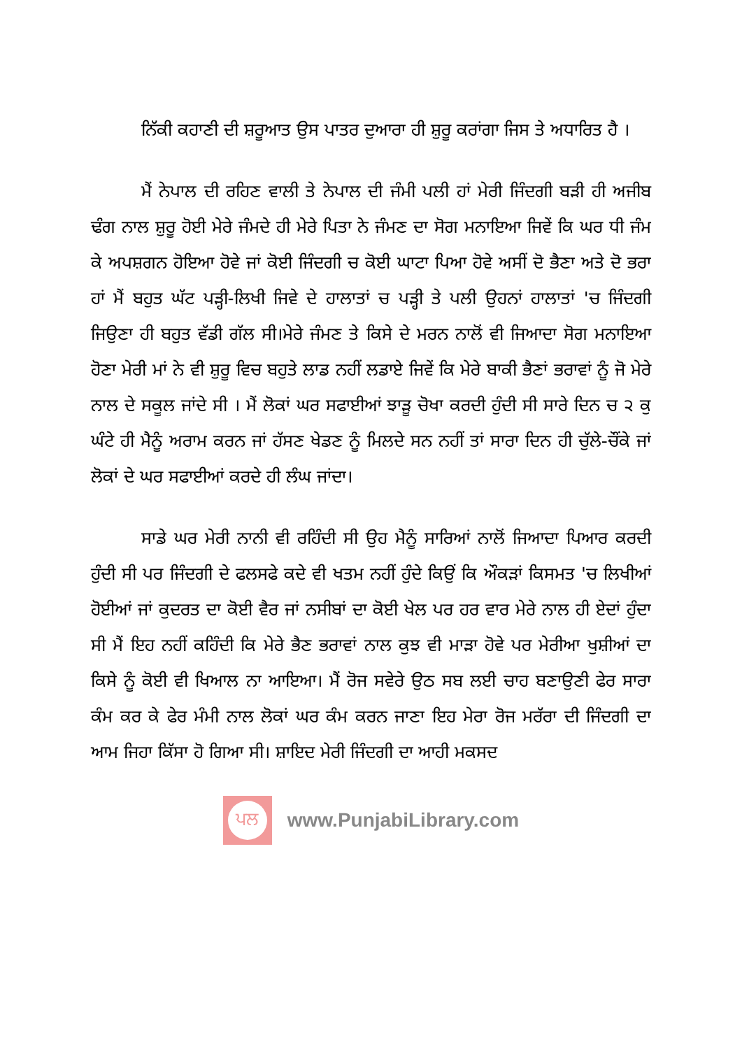ਨਿੱਕੀ ਕਹਾਣੀ ਦੀ ਸ਼ਰੂਆਤ ਉਸ ਪਾਤਰ ਦੁਆਰਾ ਹੀ ਸ਼ੁਰੂ ਕਰਾਂਗਾ ਜਿਸ ਤੇ ਅਧਾਰਿਤ ਹੈ ।
ਮੈਂ ਨੇਪਾਲ ਦੀ ਰਹਿਣ ਵਾਲੀ ਤੇ ਨੇਪਾਲ ਦੀ ਜੰਮੀ ਪਲੀ ਹਾਂ ਮੇਰੀ ਜਿੰਦਗੀ ਬੜੀ ਹੀ ਅਜੀਬ ਢੰਗ ਨਾਲ ਸ਼ੁਰੂ ਹੋਈ ਮੇਰੇ ਜੰਮਦੇ ਹੀ ਮੇਰੇ ਪਿਤਾ ਨੇ ਜੰਮਣ ਦਾ ਸੋਗ ਮਨਾਇਆ ਜਿਵੇਂ ਕਿ ਘਰ ਧੀ ਜੰਮ ਕੇ ਅਪਸ਼ਗਨ ਹੋਇਆ ਹੋਵੇ ਜਾਂ ਕੋਈ ਜਿੰਦਗੀ ਚ ਕੋਈ ਘਾਟਾ ਪਿਆ ਹੋਵੇ ਅਸੀਂ ਦੋ ਭੈਣਾ ਅਤੇ ਦੋ ਭਰਾ ਹਾਂ ਮੈਂ ਬਹੁਤ ਘੱਟ ਪੜ੍ਹੀ-ਲਿਖੀ ਜਿਵੇ ਦੇ ਹਾਲਾਤਾਂ ਚ ਪੜ੍ਹੀ ਤੇ ਪਲੀ ਉਹਨਾਂ ਹਾਲਾਤਾਂ 'ਚ ਜਿੰਦਗੀ ਜਿਉਣਾ ਹੀ ਬਹੁਤ ਵੱਡੀ ਗੱਲ ਸੀ।ਮੇਰੇ ਜੰਮਣ ਤੇ ਕਿਸੇ ਦੇ ਮਰਨ ਨਾਲੋਂ ਵੀ ਜਿਆਦਾ ਸੋਗ ਮਨਾਇਆ ਹੋਣਾ ਮੇਰੀ ਮਾਂ ਨੇ ਵੀ ਸ਼ੁਰੂ ਵਿਚ ਬਹੁਤੇ ਲਾਡ ਨਹੀਂ ਲਡਾਏ ਜਿਵੇਂ ਕਿ ਮੇਰੇ ਬਾਕੀ ਭੈਣਾਂ ਭਰਾਵਾਂ ਨੂੰ ਜੋ ਮੇਰੇ ਨਾਲ ਦੇ ਸਕੂਲ ਜਾਂਦੇ ਸੀ । ਮੈਂ ਲੋਕਾਂ ਘਰ ਸਫਾਈਆਂ ਝਾੜੂ ਚੋਖਾ ਕਰਦੀ ਹੁੰਦੀ ਸੀ ਸਾਰੇ ਦਿਨ ਚ ੨ ਕੁ ਘੰਟੇ ਹੀ ਮੈਨੂੰ ਅਰਾਮ ਕਰਨ ਜਾਂ ਹੱਸਣ ਖੇਡਣ ਨੂੰ ਮਿਲਦੇ ਸਨ ਨਹੀਂ ਤਾਂ ਸਾਰਾ ਦਿਨ ਹੀ ਚੁੱਲੇ-ਚੌਂਕੇ ਜਾਂ ਲੋਕਾਂ ਦੇ ਘਰ ਸਫਾਈਆਂ ਕਰਦੇ ਹੀ ਲੰਘ ਜਾਂਦਾ।
ਸਾਡੇ ਘਰ ਮੇਰੀ ਨਾਨੀ ਵੀ ਰਹਿੰਦੀ ਸੀ ਉਹ ਮੈਨੂੰ ਸਾਰਿਆਂ ਨਾਲੋਂ ਜਿਆਦਾ ਪਿਆਰ ਕਰਦੀ ਹੁੰਦੀ ਸੀ ਪਰ ਜਿੰਦਗੀ ਦੇ ਫਲਸਫੇ ਕਦੇ ਵੀ ਖਤਮ ਨਹੀਂ ਹੁੰਦੇ ਕਿਉਂ ਕਿ ਔਕੜਾਂ ਕਿਸਮਤ 'ਚ ਲਿਖੀਆਂ ਹੋਈਆਂ ਜਾਂ ਕੁਦਰਤ ਦਾ ਕੋਈ ਵੈਰ ਜਾਂ ਨਸੀਬਾਂ ਦਾ ਕੋਈ ਖੇਲ ਪਰ ਹਰ ਵਾਰ ਮੇਰੇ ਨਾਲ ਹੀ ਏਦਾਂ ਹੁੰਦਾ ਸੀ ਮੈਂ ਇਹ ਨਹੀਂ ਕਹਿੰਦੀ ਕਿ ਮੇਰੇ ਭੈਣ ਭਰਾਵਾਂ ਨਾਲ ਕੁਝ ਵੀ ਮਾੜਾ ਹੋਵੇ ਪਰ ਮੇਰੀਆ ਖੁਸ਼ੀਆਂ ਦਾ ਕਿਸੇ ਨੂੰ ਕੋਈ ਵੀ ਖਿਆਲ ਨਾ ਆਇਆ। ਮੈਂ ਰੋਜ ਸਵੇਰੇ ਉਠ ਸਬ ਲਈ ਚਾਹ ਬਣਾਉਣੀ ਫੇਰ ਸਾਰਾ ਕੰਮ ਕਰ ਕੇ ਫੇਰ ਮੰਮੀ ਨਾਲ ਲੋਕਾਂ ਘਰ ਕੰਮ ਕਰਨ ਜਾਣਾ ਇਹ ਮੇਰਾ ਰੋਜ ਮਰੱਰਾ ਦੀ ਜਿੰਦਗੀ ਦਾ ਆਮ ਜਿਹਾ ਕਿੱਸਾ ਹੋ ਗਿਆ ਸੀ। ਸ਼ਾਇਦ ਮੇਰੀ ਜਿੰਦਗੀ ਦਾ ਆਹੀ ਮਕਸਦ
ਪਲ
www.PunjabiLibrary.com